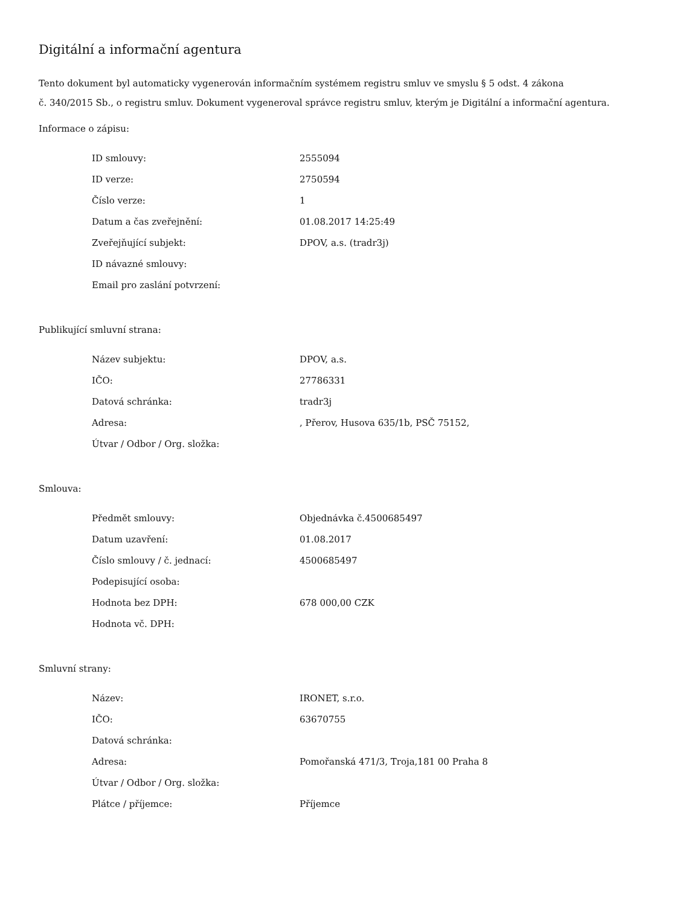Digitální a informační agentura
Tento dokument byl automaticky vygenerován informačním systémem registru smluv ve smyslu § 5 odst. 4 zákona
č. 340/2015 Sb., o registru smluv. Dokument vygeneroval správce registru smluv, kterým je Digitální a informační agentura.
Informace o zápisu:
| ID smlouvy: | 2555094 |
| ID verze: | 2750594 |
| Číslo verze: | 1 |
| Datum a čas zveřejnění: | 01.08.2017 14:25:49 |
| Zveřejňující subjekt: | DPOV, a.s. (tradr3j) |
| ID návazné smlouvy: | |
| Email pro zaslání potvrzení: | |
Publikující smluvní strana:
| Název subjektu: | DPOV, a.s. |
| IČO: | 27786331 |
| Datová schránka: | tradr3j |
| Adresa: | , Přerov, Husova 635/1b, PSČ 75152, |
| Útvar / Odbor / Org. složka: | |
Smlouva:
| Předmět smlouvy: | Objednávka č.4500685497 |
| Datum uzavření: | 01.08.2017 |
| Číslo smlouvy / č. jednací: | 4500685497 |
| Podepisující osoba: | |
| Hodnota bez DPH: | 678 000,00 CZK |
| Hodnota vč. DPH: | |
Smluvní strany:
| Název: | IRONET, s.r.o. |
| IČO: | 63670755 |
| Datová schránka: | |
| Adresa: | Pomořanská 471/3, Troja,181 00 Praha 8 |
| Útvar / Odbor / Org. složka: | |
| Plátce / příjemce: | Příjemce |